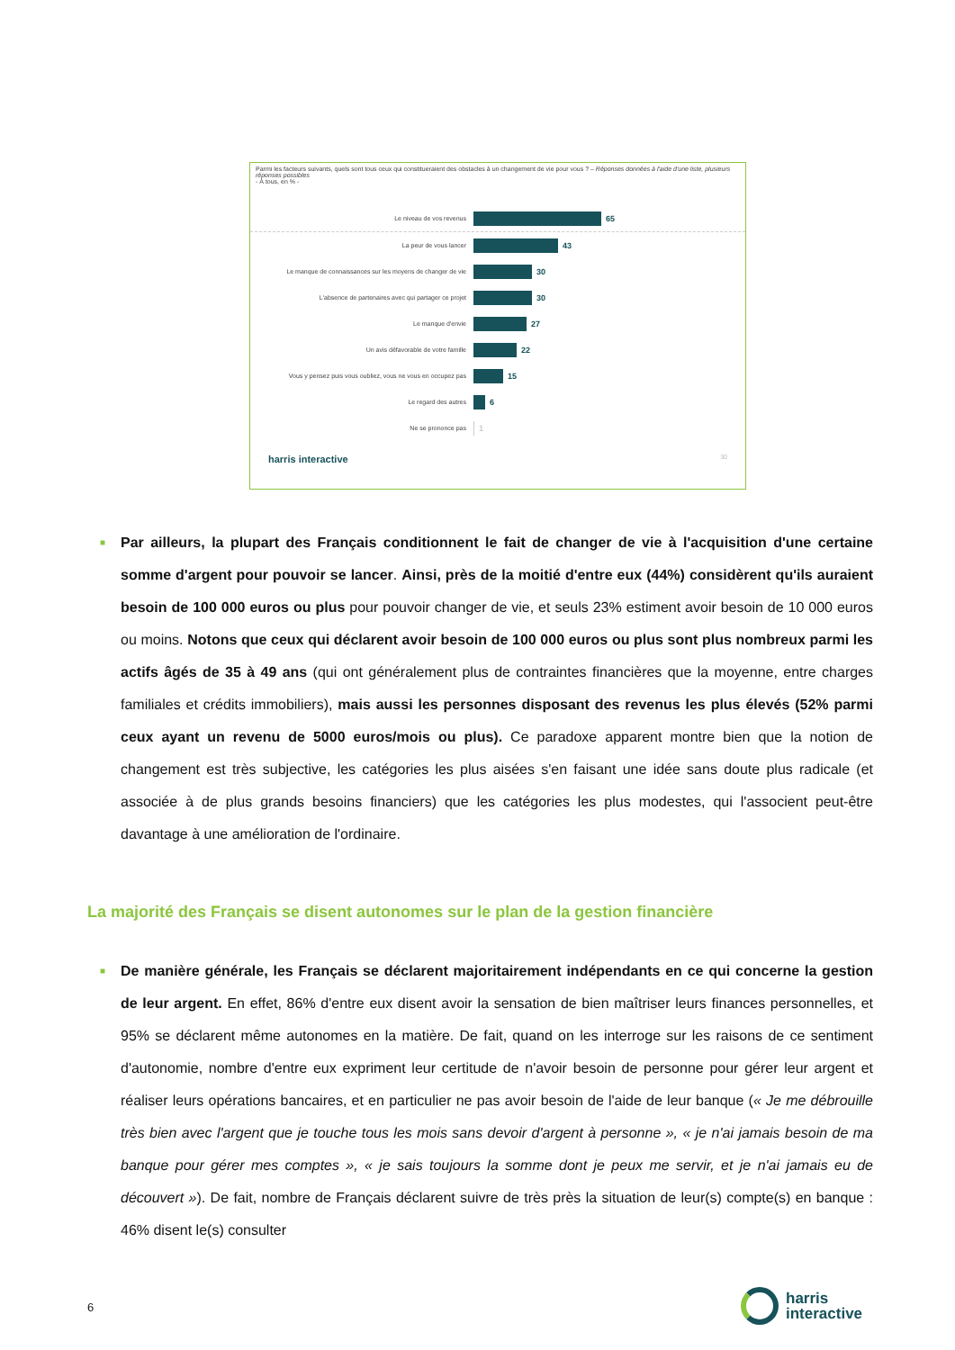Parmi les facteurs suivants, quels sont tous ceux qui constitueraient des obstacles à un changement de vie pour vous ? – Réponses données à l'aide d'une liste, plusieurs réponses possibles
- À tous, en % -
Le niveau de vos revenus
65
La peur de vous lancer
43
Le manque de connaissances sur les moyens de changer de vie
30
L'absence de partenaires avec qui partager ce projet
30
Le manque d'envie
27
Un avis défavorable de votre famille
22
Vous y pensez puis vous oubliez, vous ne vous en occupez pas
15
Le regard des autres
6
Ne se prononce pas
1
harris interactive 30
■
Par ailleurs, la plupart des Français conditionnent le fait de changer de vie à l'acquisition d'une certaine somme d'argent pour pouvoir se lancer. Ainsi, près de la moitié d'entre eux (44%) considèrent qu'ils auraient besoin de 100 000 euros ou plus pour pouvoir changer de vie, et seuls 23% estiment avoir besoin de 10 000 euros ou moins. Notons que ceux qui déclarent avoir besoin de 100 000 euros ou plus sont plus nombreux parmi les actifs âgés de 35 à 49 ans (qui ont généralement plus de contraintes financières que la moyenne, entre charges familiales et crédits immobiliers), mais aussi les personnes disposant des revenus les plus élevés (52% parmi ceux ayant un revenu de 5000 euros/mois ou plus). Ce paradoxe apparent montre bien que la notion de changement est très subjective, les catégories les plus aisées s'en faisant une idée sans doute plus radicale (et associée à de plus grands besoins financiers) que les catégories les plus modestes, qui l'associent peut-être davantage à une amélioration de l'ordinaire.
La majorité des Français se disent autonomes sur le plan de la gestion financière
■
De manière générale, les Français se déclarent majoritairement indépendants en ce qui concerne la gestion de leur argent. En effet, 86% d'entre eux disent avoir la sensation de bien maîtriser leurs finances personnelles, et 95% se déclarent même autonomes en la matière. De fait, quand on les interroge sur les raisons de ce sentiment d'autonomie, nombre d'entre eux expriment leur certitude de n'avoir besoin de personne pour gérer leur argent et réaliser leurs opérations bancaires, et en particulier ne pas avoir besoin de l'aide de leur banque (« Je me débrouille très bien avec l'argent que je touche tous les mois sans devoir d'argent à personne », « je n'ai jamais besoin de ma banque pour gérer mes comptes », « je sais toujours la somme dont je peux me servir, et je n'ai jamais eu de découvert »). De fait, nombre de Français déclarent suivre de très près la situation de leur(s) compte(s) en banque : 46% disent le(s) consulter
6
harris
interactive